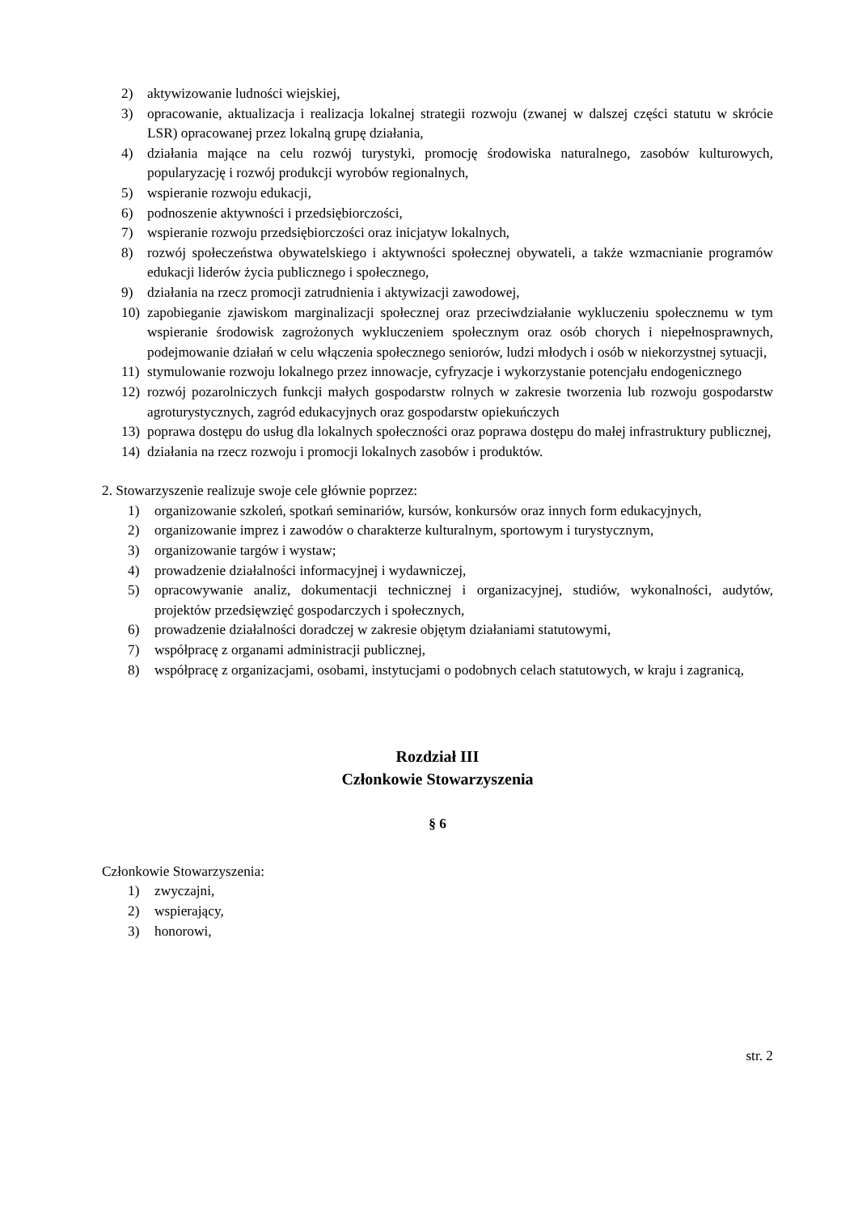2) aktywizowanie ludności wiejskiej,
3) opracowanie, aktualizacja i realizacja lokalnej strategii rozwoju (zwanej w dalszej części statutu w skrócie LSR) opracowanej przez lokalną grupę działania,
4) działania mające na celu rozwój turystyki, promocję środowiska naturalnego, zasobów kulturowych, popularyzację i rozwój produkcji wyrobów regionalnych,
5) wspieranie rozwoju edukacji,
6) podnoszenie aktywności i przedsiębiorczości,
7) wspieranie rozwoju przedsiębiorczości oraz inicjatyw lokalnych,
8) rozwój społeczeństwa obywatelskiego i aktywności społecznej obywateli, a także wzmacnianie programów edukacji liderów życia publicznego i społecznego,
9) działania na rzecz promocji zatrudnienia i aktywizacji zawodowej,
10) zapobieganie zjawiskom marginalizacji społecznej oraz przeciwdziałanie wykluczeniu społecznemu w tym wspieranie środowisk zagrożonych wykluczeniem społecznym oraz osób chorych i niepełnosprawnych, podejmowanie działań w celu włączenia społecznego seniorów, ludzi młodych i osób w niekorzystnej sytuacji,
11) stymulowanie rozwoju lokalnego przez innowacje, cyfryzacje i wykorzystanie potencjału endogenicznego
12) rozwój pozarolniczych funkcji małych gospodarstw rolnych w zakresie tworzenia lub rozwoju gospodarstw agroturystycznych, zagród edukacyjnych oraz gospodarstw opiekuńczych
13) poprawa dostępu do usług dla lokalnych społeczności oraz poprawa dostępu do małej infrastruktury publicznej,
14) działania na rzecz rozwoju i promocji lokalnych zasobów i produktów.
2. Stowarzyszenie realizuje swoje cele głównie poprzez:
1) organizowanie szkoleń, spotkań seminariów, kursów, konkursów oraz innych form edukacyjnych,
2) organizowanie imprez i zawodów o charakterze kulturalnym, sportowym i turystycznym,
3) organizowanie targów i wystaw;
4) prowadzenie działalności informacyjnej i wydawniczej,
5) opracowywanie analiz, dokumentacji technicznej i organizacyjnej, studiów, wykonalności, audytów, projektów przedsięwzięć gospodarczych i społecznych,
6) prowadzenie działalności doradczej w zakresie objętym działaniami statutowymi,
7) współpracę z organami administracji publicznej,
8) współpracę z organizacjami, osobami, instytucjami o podobnych celach statutowych, w kraju i zagranicą,
Rozdział III
Członkowie Stowarzyszenia
§ 6
Członkowie Stowarzyszenia:
1) zwyczajni,
2) wspierający,
3) honorowi,
str. 2